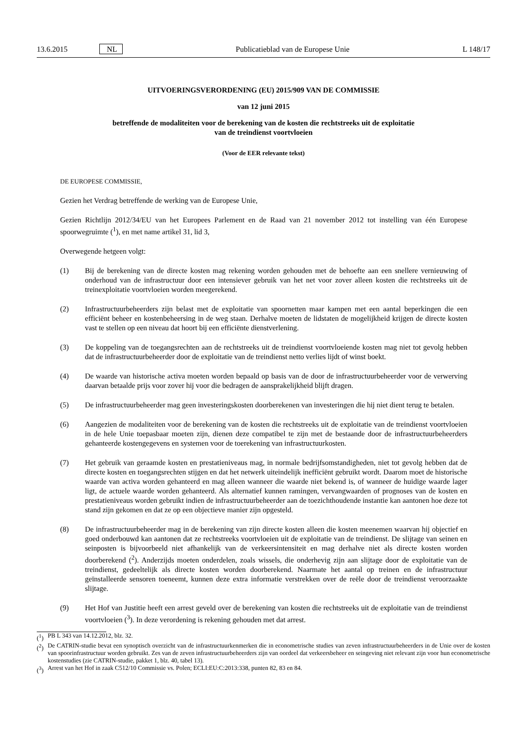13.6.2015 NL Publicatieblad van de Europese Unie L 148/17
UITVOERINGSVERORDENING (EU) 2015/909 VAN DE COMMISSIE
van 12 juni 2015
betreffende de modaliteiten voor de berekening van de kosten die rechtstreeks uit de exploitatie
van de treindienst voortvloeien
(Voor de EER relevante tekst)
DE EUROPESE COMMISSIE,
Gezien het Verdrag betreffende de werking van de Europese Unie,
Gezien Richtlijn 2012/34/EU van het Europees Parlement en de Raad van 21 november 2012 tot instelling van één Europese spoorwegruimte (<sup>1</sup>), en met name artikel 31, lid 3,
Overwegende hetgeen volgt:
(1) Bij de berekening van de directe kosten mag rekening worden gehouden met de behoefte aan een snellere vernieuwing of onderhoud van de infrastructuur door een intensiever gebruik van het net voor zover alleen kosten die rechtstreeks uit de treinexploitatie voortvloeien worden meegerekend.
(2) Infrastructuurbeheerders zijn belast met de exploitatie van spoornetten maar kampen met een aantal beperkingen die een efficiënt beheer en kostenbeheersing in de weg staan. Derhalve moeten de lidstaten de mogelijkheid krijgen de directe kosten vast te stellen op een niveau dat hoort bij een efficiënte dienstverlening.
(3) De koppeling van de toegangsrechten aan de rechtstreeks uit de treindienst voortvloeiende kosten mag niet tot gevolg hebben dat de infrastructuurbeheerder door de exploitatie van de treindienst netto verlies lijdt of winst boekt.
(4) De waarde van historische activa moeten worden bepaald op basis van de door de infrastructuurbeheerder voor de verwerving daarvan betaalde prijs voor zover hij voor die bedragen de aansprakelijkheid blijft dragen.
(5) De infrastructuurbeheerder mag geen investeringskosten doorberekenen van investeringen die hij niet dient terug te betalen.
(6) Aangezien de modaliteiten voor de berekening van de kosten die rechtstreeks uit de exploitatie van de treindienst voortvloeien in de hele Unie toepasbaar moeten zijn, dienen deze compatibel te zijn met de bestaande door de infrastructuurbeheerders gehanteerde kostengegevens en systemen voor de toerekening van infrastructuurkosten.
(7) Het gebruik van geraamde kosten en prestatieniveaus mag, in normale bedrijfsomstandigheden, niet tot gevolg hebben dat de directe kosten en toegangsrechten stijgen en dat het netwerk uiteindelijk inefficiënt gebruikt wordt. Daarom moet de historische waarde van activa worden gehanteerd en mag alleen wanneer die waarde niet bekend is, of wanneer de huidige waarde lager ligt, de actuele waarde worden gehanteerd. Als alternatief kunnen ramingen, vervangwaarden of prognoses van de kosten en prestatieniveaus worden gebruikt indien de infrastructuurbeheerder aan de toezichthoudende instantie kan aantonen hoe deze tot stand zijn gekomen en dat ze op een objectieve manier zijn opgesteld.
(8) De infrastructuurbeheerder mag in de berekening van zijn directe kosten alleen die kosten meenemen waarvan hij objectief en goed onderbouwd kan aantonen dat ze rechtstreeks voortvloeien uit de exploitatie van de treindienst. De slijtage van seinen en seinposten is bijvoorbeeld niet afhankelijk van de verkeersintensiteit en mag derhalve niet als directe kosten worden doorberekend (<sup>2</sup>). Anderzijds moeten onderdelen, zoals wissels, die onderhevig zijn aan slijtage door de exploitatie van de treindienst, gedeeltelijk als directe kosten worden doorberekend. Naarmate het aantal op treinen en de infrastructuur geïnstalleerde sensoren toeneemt, kunnen deze extra informatie verstrekken over de reële door de treindienst veroorzaakte slijtage.
(9) Het Hof van Justitie heeft een arrest geveld over de berekening van kosten die rechtstreeks uit de exploitatie van de treindienst voortvloeien (<sup>3</sup>). In deze verordening is rekening gehouden met dat arrest.
(<sup>1</sup>) PB L 343 van 14.12.2012, blz. 32.
(<sup>2</sup>) De CATRIN-studie bevat een synoptisch overzicht van de infrastructuurkenmerken die in econometrische studies van zeven infrastructuurbeheerders in de Unie over de kosten van spoorinfrastructuur worden gebruikt. Zes van de zeven infrastructuurbeheerders zijn van oordeel dat verkeersbeheer en seingeving niet relevant zijn voor hun econometrische kostenstudies (zie CATRIN-studie, pakket 1, blz. 40, tabel 13).
(<sup>3</sup>) Arrest van het Hof in zaak C512/10 Commissie vs. Polen; ECLI:EU:C:2013:338, punten 82, 83 en 84.